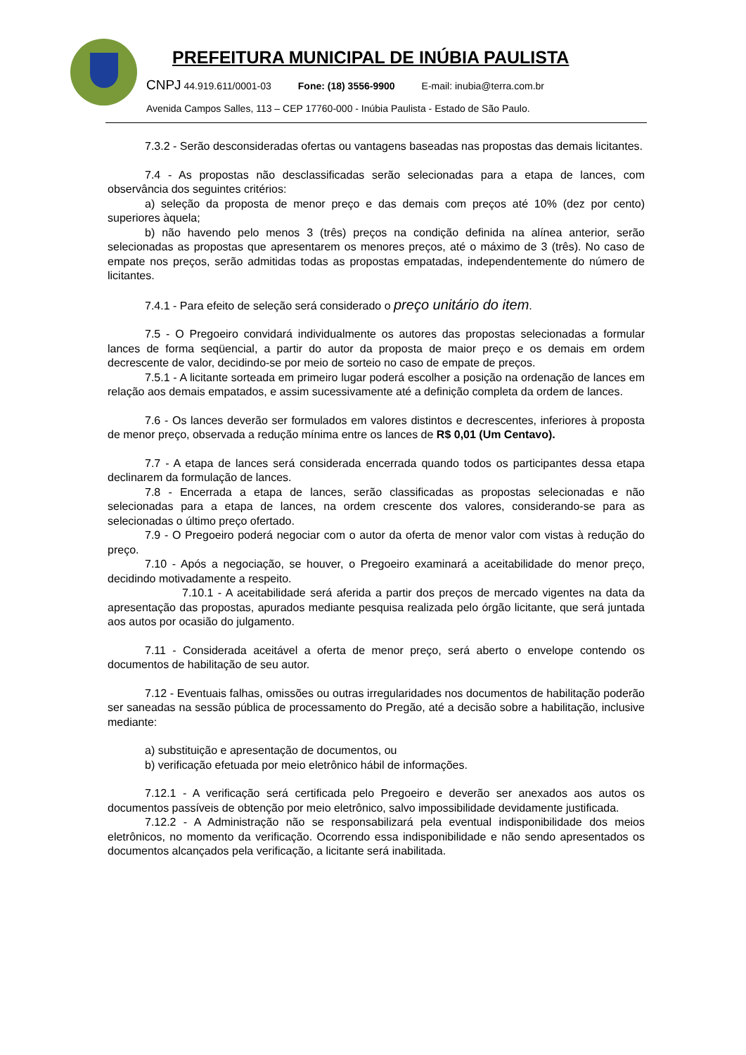PREFEITURA MUNICIPAL DE INÚBIA PAULISTA
CNPJ 44.919.611/0001-03 Fone: (18) 3556-9900 E-mail: inubia@terra.com.br
Avenida Campos Salles, 113 – CEP 17760-000 - Inúbia Paulista - Estado de São Paulo.
7.3.2 - Serão desconsideradas ofertas ou vantagens baseadas nas propostas das demais licitantes.
7.4 - As propostas não desclassificadas serão selecionadas para a etapa de lances, com observância dos seguintes critérios:
a) seleção da proposta de menor preço e das demais com preços até 10% (dez por cento) superiores àquela;
b) não havendo pelo menos 3 (três) preços na condição definida na alínea anterior, serão selecionadas as propostas que apresentarem os menores preços, até o máximo de 3 (três). No caso de empate nos preços, serão admitidas todas as propostas empatadas, independentemente do número de licitantes.
7.4.1 - Para efeito de seleção será considerado o preço unitário do item.
7.5 - O Pregoeiro convidará individualmente os autores das propostas selecionadas a formular lances de forma seqüencial, a partir do autor da proposta de maior preço e os demais em ordem decrescente de valor, decidindo-se por meio de sorteio no caso de empate de preços.
7.5.1 - A licitante sorteada em primeiro lugar poderá escolher a posição na ordenação de lances em relação aos demais empatados, e assim sucessivamente até a definição completa da ordem de lances.
7.6 - Os lances deverão ser formulados em valores distintos e decrescentes, inferiores à proposta de menor preço, observada a redução mínima entre os lances de R$ 0,01 (Um Centavo).
7.7 - A etapa de lances será considerada encerrada quando todos os participantes dessa etapa declinarem da formulação de lances.
7.8 - Encerrada a etapa de lances, serão classificadas as propostas selecionadas e não selecionadas para a etapa de lances, na ordem crescente dos valores, considerando-se para as selecionadas o último preço ofertado.
7.9 - O Pregoeiro poderá negociar com o autor da oferta de menor valor com vistas à redução do preço.
7.10 - Após a negociação, se houver, o Pregoeiro examinará a aceitabilidade do menor preço, decidindo motivadamente a respeito.
7.10.1 - A aceitabilidade será aferida a partir dos preços de mercado vigentes na data da apresentação das propostas, apurados mediante pesquisa realizada pelo órgão licitante, que será juntada aos autos por ocasião do julgamento.
7.11 - Considerada aceitável a oferta de menor preço, será aberto o envelope contendo os documentos de habilitação de seu autor.
7.12 - Eventuais falhas, omissões ou outras irregularidades nos documentos de habilitação poderão ser saneadas na sessão pública de processamento do Pregão, até a decisão sobre a habilitação, inclusive mediante:
a) substituição e apresentação de documentos, ou
b) verificação efetuada por meio eletrônico hábil de informações.
7.12.1 - A verificação será certificada pelo Pregoeiro e deverão ser anexados aos autos os documentos passíveis de obtenção por meio eletrônico, salvo impossibilidade devidamente justificada.
7.12.2 - A Administração não se responsabilizará pela eventual indisponibilidade dos meios eletrônicos, no momento da verificação. Ocorrendo essa indisponibilidade e não sendo apresentados os documentos alcançados pela verificação, a licitante será inabilitada.